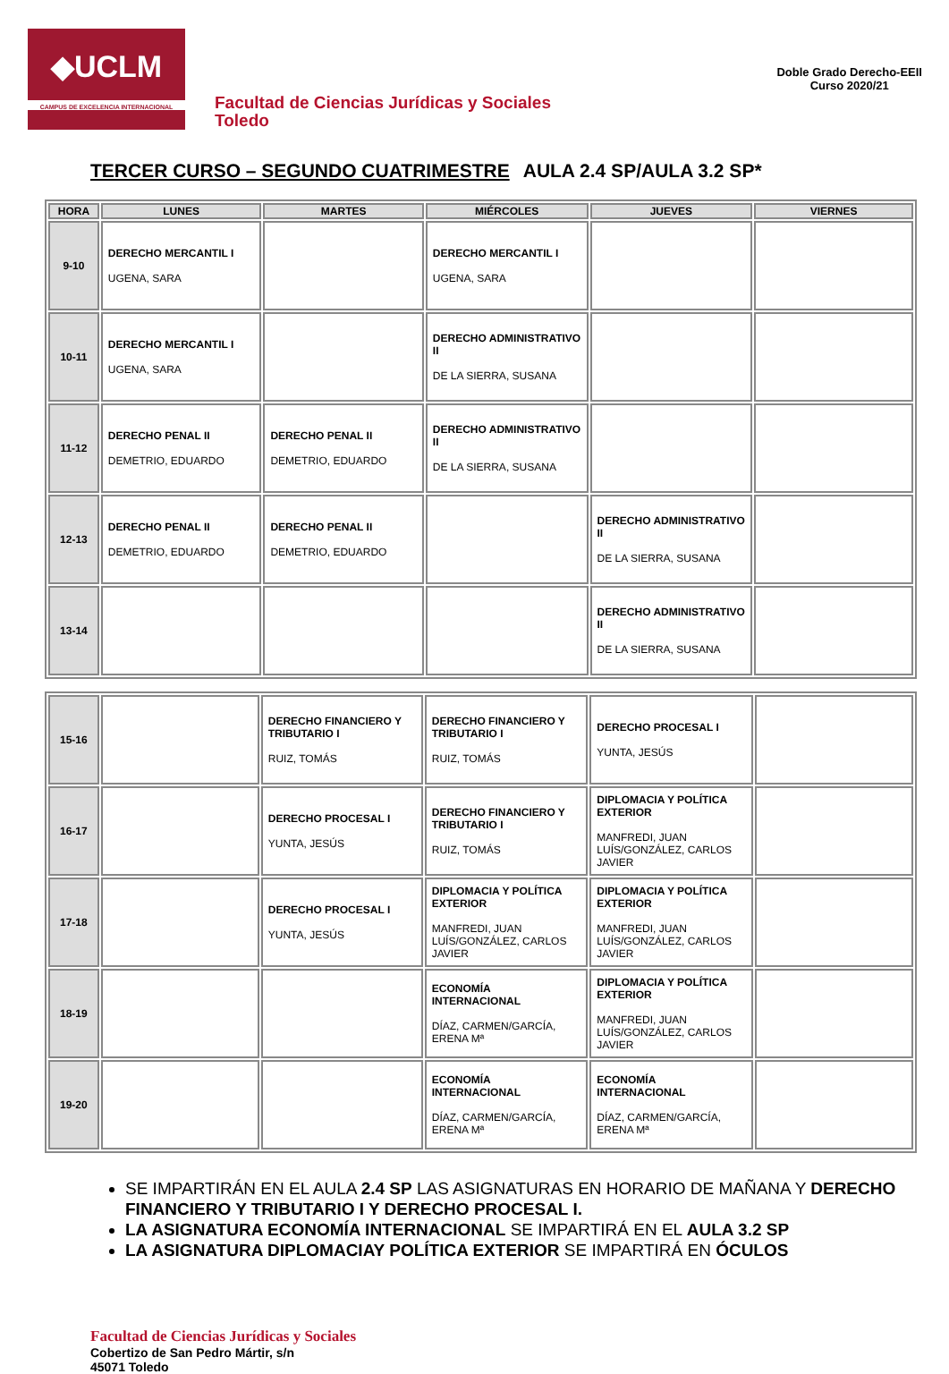◆UCLM
CAMPUS DE EXCELENCIA INTERNACIONAL
Facultad de Ciencias Jurídicas y Sociales
Toledo
Doble Grado Derecho-EEII
Curso 2020/21
TERCER CURSO – SEGUNDO CUATRIMESTRE AULA 2.4 SP/AULA 3.2 SP*
| HORA | LUNES | MARTES | MIÉRCOLES | JUEVES | VIERNES |
| --- | --- | --- | --- | --- | --- |
| 9-10 | DERECHO MERCANTIL I UGENA, SARA | | DERECHO MERCANTIL I UGENA, SARA | | |
| 10-11 | DERECHO MERCANTIL I UGENA, SARA | | DERECHO ADMINISTRATIVO II DE LA SIERRA, SUSANA | | |
| 11-12 | DERECHO PENAL II DEMETRIO, EDUARDO | DERECHO PENAL II DEMETRIO, EDUARDO | DERECHO ADMINISTRATIVO II DE LA SIERRA, SUSANA | | |
| 12-13 | DERECHO PENAL II DEMETRIO, EDUARDO | DERECHO PENAL II DEMETRIO, EDUARDO | | DERECHO ADMINISTRATIVO II DE LA SIERRA, SUSANA | |
| 13-14 | | | | DERECHO ADMINISTRATIVO II DE LA SIERRA, SUSANA | |
| 15-16 | | DERECHO FINANCIERO Y TRIBUTARIO I RUIZ, TOMÁS | DERECHO FINANCIERO Y TRIBUTARIO I RUIZ, TOMÁS | DERECHO PROCESAL I YUNTA, JESÚS | |
| 16-17 | | DERECHO PROCESAL I YUNTA, JESÚS | DERECHO FINANCIERO Y TRIBUTARIO I RUIZ, TOMÁS | DIPLOMACIA Y POLÍTICA EXTERIOR MANFREDI, JUAN LUÍS/GONZÁLEZ, CARLOS JAVIER | |
| 17-18 | | DERECHO PROCESAL I YUNTA, JESÚS | DIPLOMACIA Y POLÍTICA EXTERIOR MANFREDI, JUAN LUÍS/GONZÁLEZ, CARLOS JAVIER | DIPLOMACIA Y POLÍTICA EXTERIOR MANFREDI, JUAN LUÍS/GONZÁLEZ, CARLOS JAVIER | |
| 18-19 | | | ECONOMÍA INTERNACIONAL DÍAZ, CARMEN/GARCÍA, ERENA Mª | DIPLOMACIA Y POLÍTICA EXTERIOR MANFREDI, JUAN LUÍS/GONZÁLEZ, CARLOS JAVIER | |
| 19-20 | | | ECONOMÍA INTERNACIONAL DÍAZ, CARMEN/GARCÍA, ERENA Mª | ECONOMÍA INTERNACIONAL DÍAZ, CARMEN/GARCÍA, ERENA Mª | |
SE IMPARTIRÁN EN EL AULA 2.4 SP LAS ASIGNATURAS EN HORARIO DE MAÑANA Y DERECHO FINANCIERO Y TRIBUTARIO I Y DERECHO PROCESAL I.
LA ASIGNATURA ECONOMÍA INTERNACIONAL SE IMPARTIRÁ EN EL AULA 3.2 SP
LA ASIGNATURA DIPLOMACIAY POLÍTICA EXTERIOR SE IMPARTIRÁ EN ÓCULOS
Facultad de Ciencias Jurídicas y Sociales
Cobertizo de San Pedro Mártir, s/n
45071 Toledo